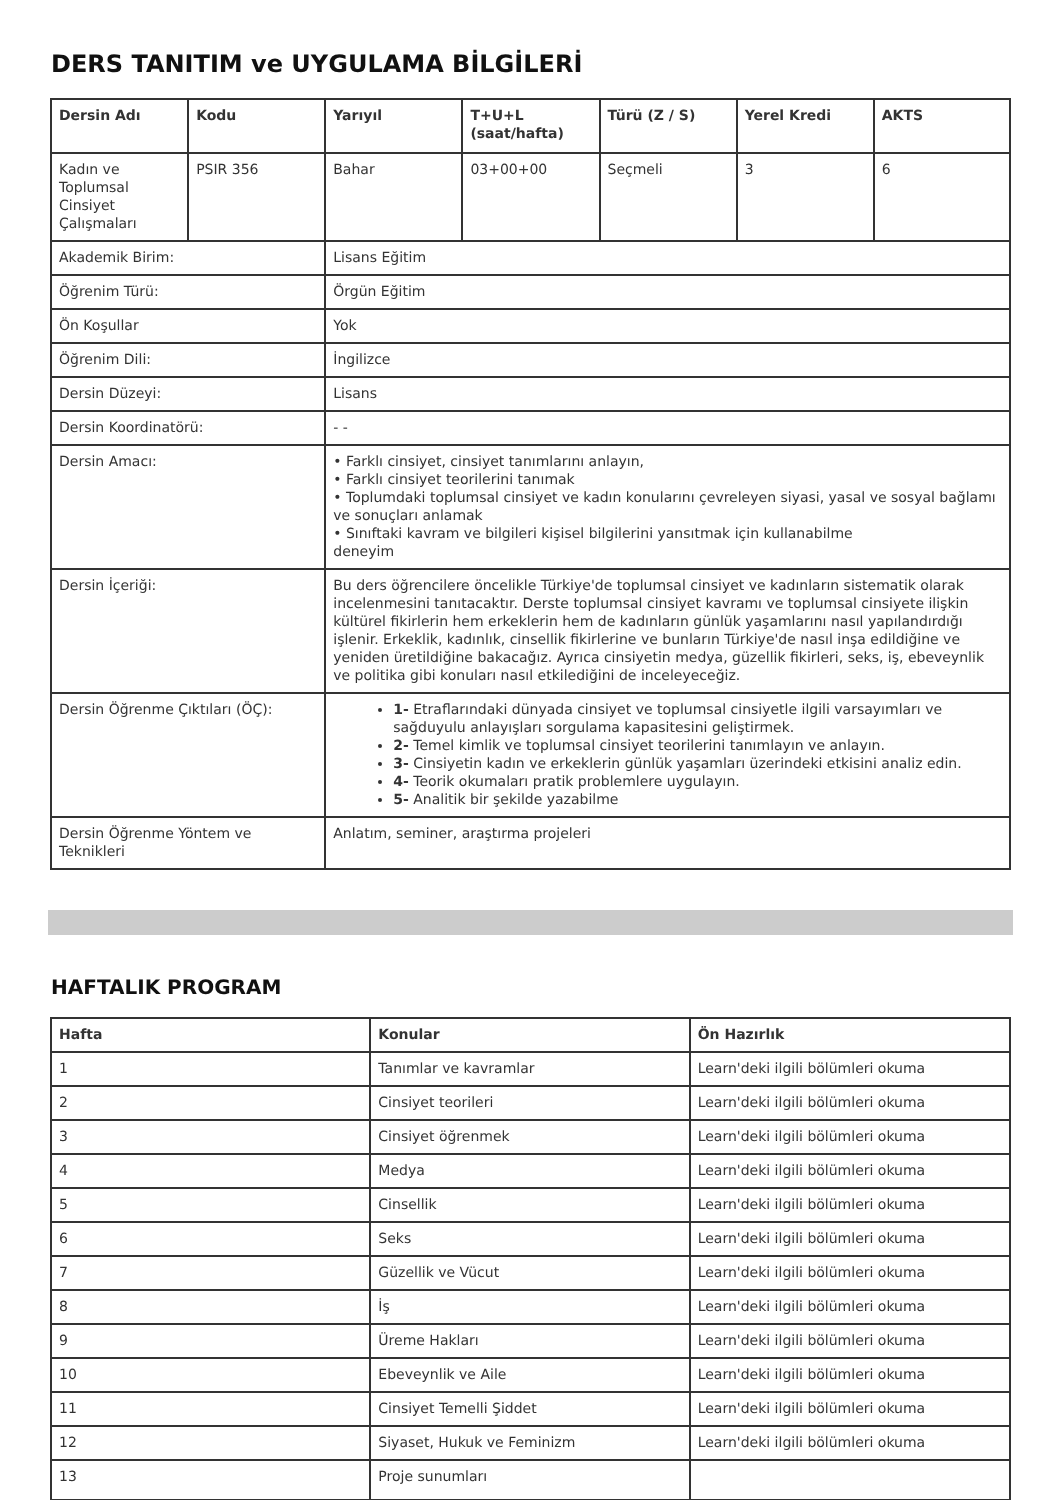DERS TANITIM ve UYGULAMA BİLGİLERİ
| Dersin Adı | Kodu | Yarıyıl | T+U+L (saat/hafta) | Türü (Z / S) | Yerel Kredi | AKTS |
| --- | --- | --- | --- | --- | --- | --- |
| Kadın ve Toplumsal Cinsiyet Çalışmaları | PSIR 356 | Bahar | 03+00+00 | Seçmeli | 3 | 6 |
| Akademik Birim: | | Lisans Eğitim | | | | |
| Öğrenim Türü: | | Örgün Eğitim | | | | |
| Ön Koşullar | | Yok | | | | |
| Öğrenim Dili: | | İngilizce | | | | |
| Dersin Düzeyi: | | Lisans | | | | |
| Dersin Koordinatörü: | | - - | | | | |
| Dersin Amacı: | | • Farklı cinsiyet, cinsiyet tanımlarını anlayın, • Farklı cinsiyet teorilerini tanımak • Toplumdaki toplumsal cinsiyet ve kadın konularını çevreleyen siyasi, yasal ve sosyal bağlamı ve sonuçları anlamak • Sınıftaki kavram ve bilgileri kişisel bilgilerini yansıtmak için kullanabilme deneyim | | | | |
| Dersin İçeriği: | | Bu ders öğrencilere öncelikle Türkiye'de toplumsal cinsiyet ve kadınların sistematik olarak incelenmesini tanıtacaktır. Derste toplumsal cinsiyet kavramı ve toplumsal cinsiyete ilişkin kültürel fikirlerin hem erkeklerin hem de kadınların günlük yaşamlarını nasıl yapılandırdığı işlenir. Erkeklik, kadınlık, cinsellik fikirlerine ve bunların Türkiye'de nasıl inşa edildiğine ve yeniden üretildiğine bakacağız. Ayrıca cinsiyetin medya, güzellik fikirleri, seks, iş, ebeveynlik ve politika gibi konuları nasıl etkilediğini de inceleyeceğiz. | | | | |
| Dersin Öğrenme Çıktıları (ÖÇ): | | 1- Etraflarındaki dünyada cinsiyet ve toplumsal cinsiyetle ilgili varsayımları ve sağduyulu anlayışları sorgulama kapasitesini geliştirmek. 2- Temel kimlik ve toplumsal cinsiyet teorilerini tanımlayın ve anlayın. 3- Cinsiyetin kadın ve erkeklerin günlük yaşamları üzerindeki etkisini analiz edin. 4- Teorik okumaları pratik problemlere uygulayın. 5- Analitik bir şekilde yazabilme | | | | |
| Dersin Öğrenme Yöntem ve Teknikleri | | Anlatım, seminer, araştırma projeleri | | | | |
HAFTALIK PROGRAM
| Hafta | Konular | Ön Hazırlık |
| --- | --- | --- |
| 1 | Tanımlar ve kavramlar | Learn'deki ilgili bölümleri okuma |
| 2 | Cinsiyet teorileri | Learn'deki ilgili bölümleri okuma |
| 3 | Cinsiyet öğrenmek | Learn'deki ilgili bölümleri okuma |
| 4 | Medya | Learn'deki ilgili bölümleri okuma |
| 5 | Cinsellik | Learn'deki ilgili bölümleri okuma |
| 6 | Seks | Learn'deki ilgili bölümleri okuma |
| 7 | Güzellik ve Vücut | Learn'deki ilgili bölümleri okuma |
| 8 | İş | Learn'deki ilgili bölümleri okuma |
| 9 | Üreme Hakları | Learn'deki ilgili bölümleri okuma |
| 10 | Ebeveynlik ve Aile | Learn'deki ilgili bölümleri okuma |
| 11 | Cinsiyet Temelli Şiddet | Learn'deki ilgili bölümleri okuma |
| 12 | Siyaset, Hukuk ve Feminizm | Learn'deki ilgili bölümleri okuma |
| 13 | Proje sunumları | |